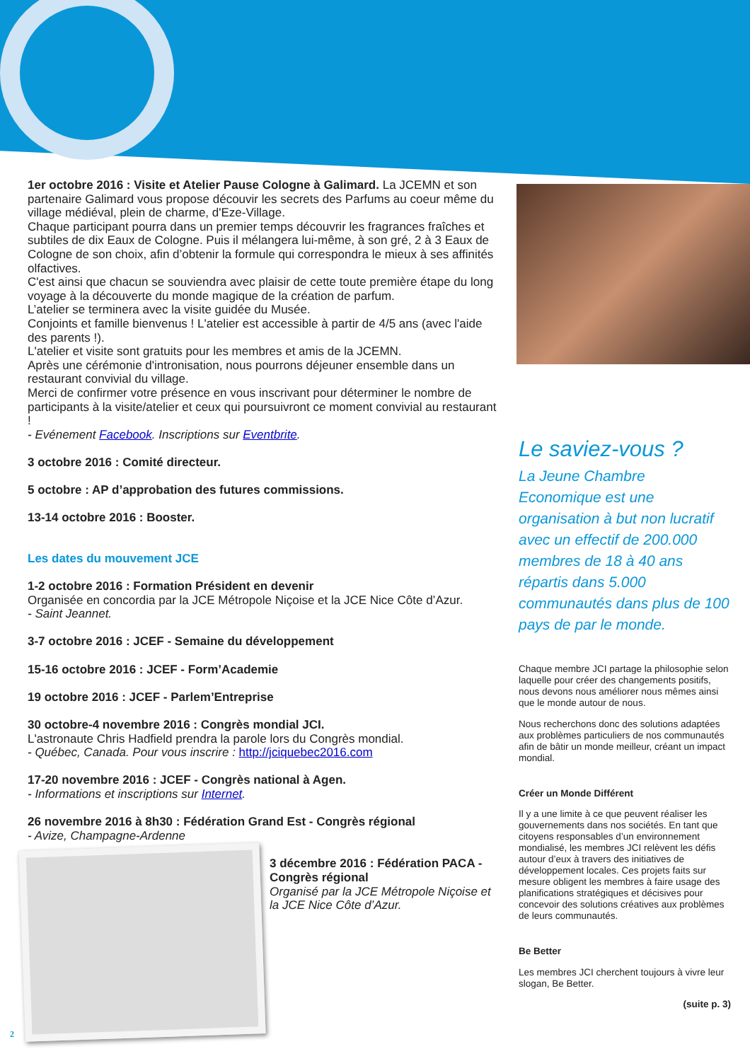1er octobre 2016 : Visite et Atelier Pause Cologne à Galimard. La JCEMN et son partenaire Galimard vous propose découvir les secrets des Parfums au coeur même du village médiéval, plein de charme, d'Eze-Village.
Chaque participant pourra dans un premier temps découvrir les fragrances fraîches et subtiles de dix Eaux de Cologne. Puis il mélangera lui-même, à son gré, 2 à 3 Eaux de Cologne de son choix, afin d’obtenir la formule qui correspondra le mieux à ses affinités olfactives.
C'est ainsi que chacun se souviendra avec plaisir de cette toute première étape du long voyage à la découverte du monde magique de la création de parfum.
L’atelier se terminera avec la visite guidée du Musée.
Conjoints et famille bienvenus ! L'atelier est accessible à partir de 4/5 ans (avec l'aide des parents !).
L'atelier et visite sont gratuits pour les membres et amis de la JCEMN.
Après une cérémonie d'intronisation, nous pourrons déjeuner ensemble dans un restaurant convivial du village.
Merci de confirmer votre présence en vous inscrivant pour déterminer le nombre de participants à la visite/atelier et ceux qui poursuivront ce moment convivial au restaurant !
- Evénement Facebook. Inscriptions sur Eventbrite.
3 octobre 2016 : Comité directeur.
5 octobre : AP d’approbation des futures commissions.
13-14 octobre 2016 : Booster.
Les dates du mouvement JCE
1-2 octobre 2016 : Formation Président en devenir
Organisée en concordia par la JCE Métropole Niçoise et la JCE Nice Côte d’Azur.
- Saint Jeannet.
3-7 octobre 2016 : JCEF - Semaine du développement
15-16 octobre 2016 : JCEF - Form’Academie
19 octobre 2016 : JCEF - Parlem’Entreprise
30 octobre-4 novembre 2016 : Congrès mondial JCI.
L'astronaute Chris Hadfield prendra la parole lors du Congrès mondial.
- Québec, Canada. Pour vous inscrire : http://jciquebec2016.com
17-20 novembre 2016 : JCEF - Congrès national à Agen.
- Informations et inscriptions sur Internet.
26 novembre 2016 à 8h30 : Fédération Grand Est - Congrès régional
- Avize, Champagne-Ardenne
3 décembre 2016 : Fédération PACA - Congrès régional
Organisé par la JCE Métropole Niçoise et la JCE Nice Côte d’Azur.
Le saviez-vous ?
La Jeune Chambre Economique est une organisation à but non lucratif avec un effectif de 200.000 membres de 18 à 40 ans répartis dans 5.000 communautés dans plus de 100 pays de par le monde.
Chaque membre JCI partage la philosophie selon laquelle pour créer des changements positifs, nous devons nous améliorer nous mêmes ainsi que le monde autour de nous.
Nous recherchons donc des solutions adaptées aux problèmes particuliers de nos communautés afin de bâtir un monde meilleur, créant un impact mondial.
Créer un Monde Différent
Il y a une limite à ce que peuvent réaliser les gouvernements dans nos sociétés. En tant que citoyens responsables d’un environnement mondialisé, les membres JCI relèvent les défis autour d’eux à travers des initiatives de développement locales. Ces projets faits sur mesure obligent les membres à faire usage des planifications stratégiques et décisives pour concevoir des solutions créatives aux problèmes de leurs communautés.
Be Better
Les membres JCI cherchent toujours à vivre leur slogan, Be Better.
(suite p. 3)
2